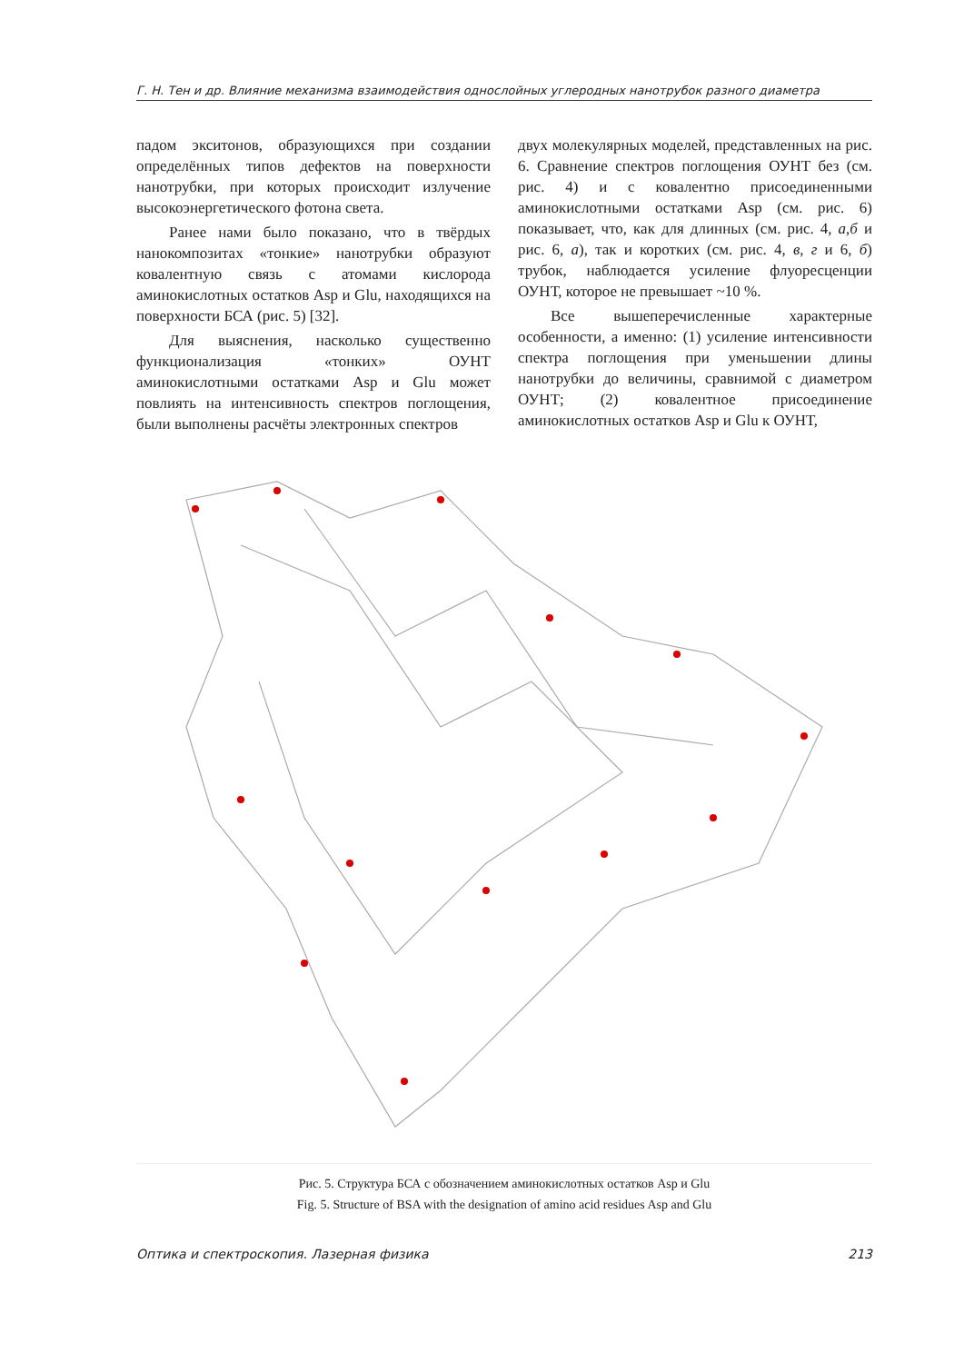Г. Н. Тен и др. Влияние механизма взаимодействия однослойных углеродных нанотрубок разного диаметра
падом экситонов, образующихся при создании определённых типов дефектов на поверхности нанотрубки, при которых происходит излучение высокоэнергетического фотона света.
Ранее нами было показано, что в твёрдых нанокомпозитах «тонкие» нанотрубки образуют ковалентную связь с атомами кислорода аминокислотных остатков Asp и Glu, находящихся на поверхности БСА (рис. 5) [32].
Для выяснения, насколько существенно функционализация «тонких» ОУНТ аминокислотными остатками Asp и Glu может повлиять на интенсивность спектров поглощения, были выполнены расчёты электронных спектров
двух молекулярных моделей, представленных на рис. 6. Сравнение спектров поглощения ОУНТ без (см. рис. 4) и с ковалентно присоединенными аминокислотными остатками Asp (см. рис. 6) показывает, что, как для длинных (см. рис. 4, а,б и рис. 6, а), так и коротких (см. рис. 4, в, г и 6, б) трубок, наблюдается усиление флуоресценции ОУНТ, которое не превышает ~10 %.
Все вышеперечисленные характерные особенности, а именно: (1) усиление интенсивности спектра поглощения при уменьшении длины нанотрубки до величины, сравнимой с диаметром ОУНТ; (2) ковалентное присоединение аминокислотных остатков Asp и Glu к ОУНТ,
Рис. 5. Структура БСА с обозначением аминокислотных остатков Asp и Glu
Fig. 5. Structure of BSA with the designation of amino acid residues Asp and Glu
Оптика и спектроскопия. Лазерная физика 213